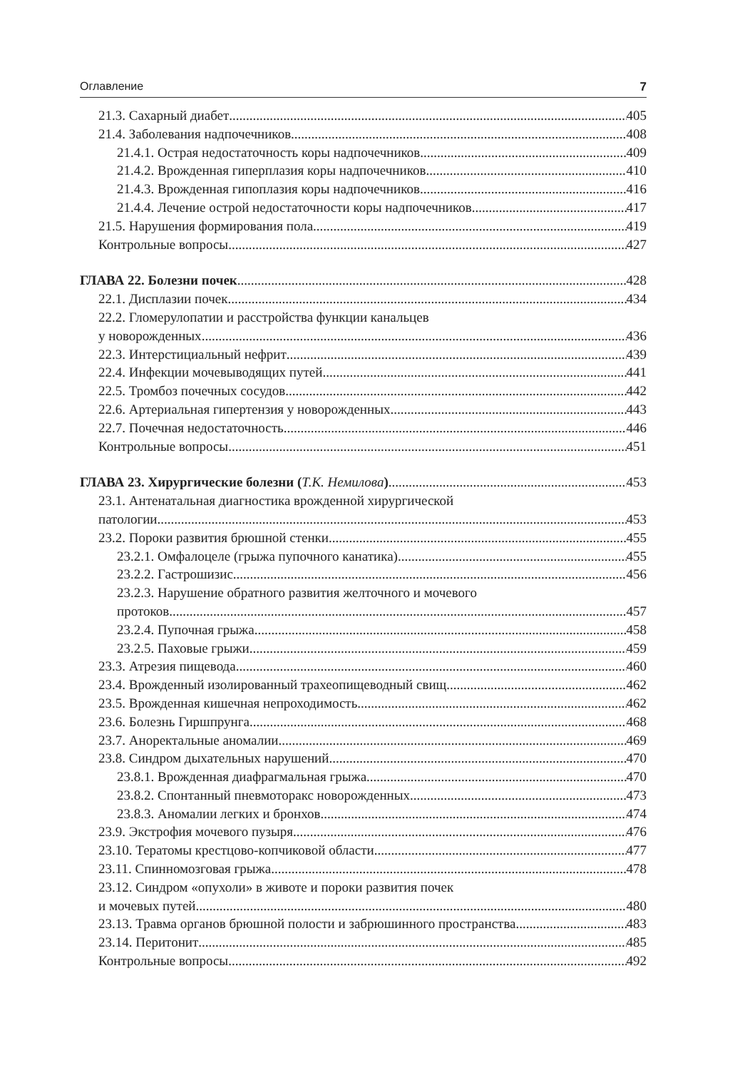Оглавление 7
21.3. Сахарный диабет 405
21.4. Заболевания надпочечников 408
21.4.1. Острая недостаточность коры надпочечников 409
21.4.2. Врожденная гиперплазия коры надпочечников 410
21.4.3. Врожденная гипоплазия коры надпочечников 416
21.4.4. Лечение острой недостаточности коры надпочечников 417
21.5. Нарушения формирования пола 419
Контрольные вопросы 427
ГЛАВА 22. Болезни почек 428
22.1. Дисплазии почек 434
22.2. Гломерулопатии и расстройства функции канальцев
у новорожденных 436
22.3. Интерстициальный нефрит 439
22.4. Инфекции мочевыводящих путей 441
22.5. Тромбоз почечных сосудов 442
22.6. Артериальная гипертензия у новорожденных 443
22.7. Почечная недостаточность 446
Контрольные вопросы 451
ГЛАВА 23. Хирургические болезни (Т.К. Немилова) 453
23.1. Антенатальная диагностика врожденной хирургической
патологии 453
23.2. Пороки развития брюшной стенки 455
23.2.1. Омфалоцеле (грыжа пупочного канатика) 455
23.2.2. Гастрошизис 456
23.2.3. Нарушение обратного развития желточного и мочевого
протоков 457
23.2.4. Пупочная грыжа 458
23.2.5. Паховые грыжи 459
23.3. Атрезия пищевода 460
23.4. Врожденный изолированный трахеопищеводный свищ 462
23.5. Врожденная кишечная непроходимость 462
23.6. Болезнь Гиршпрунга 468
23.7. Аноректальные аномалии 469
23.8. Синдром дыхательных нарушений 470
23.8.1. Врожденная диафрагмальная грыжа 470
23.8.2. Спонтанный пневмоторакс новорожденных 473
23.8.3. Аномалии легких и бронхов 474
23.9. Экстрофия мочевого пузыря 476
23.10. Тератомы крестцово-копчиковой области 477
23.11. Спинномозговая грыжа 478
23.12. Синдром «опухоли» в животе и пороки развития почек
и мочевых путей 480
23.13. Травма органов брюшной полости и забрюшинного пространства 483
23.14. Перитонит 485
Контрольные вопросы 492